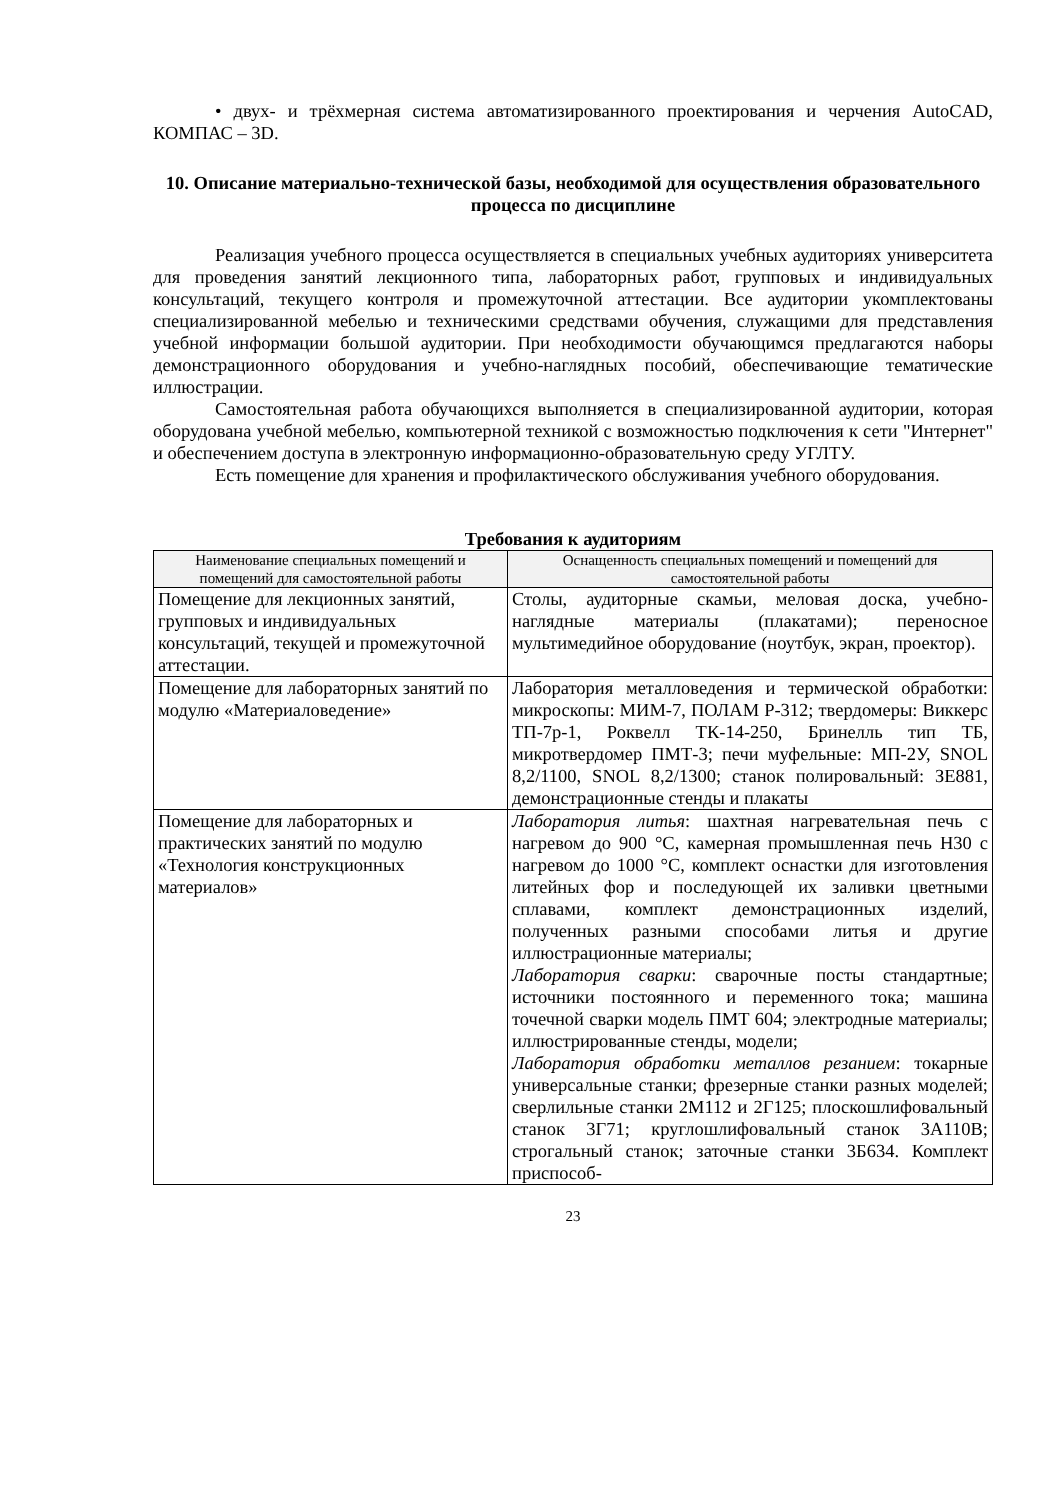• двух- и трёхмерная система автоматизированного проектирования и черчения AutoCAD, КОМПАС – 3D.
10. Описание материально-технической базы, необходимой для осуществления образовательного процесса по дисциплине
Реализация учебного процесса осуществляется в специальных учебных аудиториях университета для проведения занятий лекционного типа, лабораторных работ, групповых и индивидуальных консультаций, текущего контроля и промежуточной аттестации. Все аудитории укомплектованы специализированной мебелью и техническими средствами обучения, служащими для представления учебной информации большой аудитории. При необходимости обучающимся предлагаются наборы демонстрационного оборудования и учебно-наглядных пособий, обеспечивающие тематические иллюстрации.
Самостоятельная работа обучающихся выполняется в специализированной аудитории, которая оборудована учебной мебелью, компьютерной техникой с возможностью подключения к сети "Интернет" и обеспечением доступа в электронную информационно-образовательную среду УГЛТУ.
Есть помещение для хранения и профилактического обслуживания учебного оборудования.
Требования к аудиториям
| Наименование специальных помещений и помещений для самостоятельной работы | Оснащенность специальных помещений и помещений для самостоятельной работы |
| --- | --- |
| Помещение для лекционных занятий, групповых и индивидуальных консультаций, текущей и промежуточной аттестации. | Столы, аудиторные скамьи, меловая доска, учебно-наглядные материалы (плакатами); переносное мультимедийное оборудование (ноутбук, экран, проектор). |
| Помещение для лабораторных занятий по модулю «Материаловедение» | Лаборатория металловедения и термической обработки: микроскопы: МИМ-7, ПОЛАМ Р-312; твердомеры: Виккерс ТП-7р-1, Роквелл ТК-14-250, Бринелль тип ТБ, микротвердомер ПМТ-3; печи муфельные: МП-2У, SNOL 8,2/1100, SNOL 8,2/1300; станок полировальный: ЗЕ881, демонстрационные стенды и плакаты |
| Помещение для лабораторных и практических занятий по модулю «Технология конструкционных материалов» | Лаборатория литья : шахтная нагревательная печь с нагревом до 900 °С, камерная промышленная печь Н30 с нагревом до 1000 °С, комплект оснастки для изготовления литейных фор и последующей их заливки цветными сплавами, комплект демонстрационных изделий, полученных разными способами литья и другие иллюстрационные материалы; Лаборатория сварки : сварочные посты стандартные; источники постоянного и переменного тока; машина точечной сварки модель ПМТ 604; электродные материалы; иллюстрированные стенды, модели; Лаборатория обработки металлов резанием : токарные универсальные станки; фрезерные станки разных моделей; сверлильные станки 2М112 и 2Г125; плоскошлифовальный станок 3Г71; круглошлифовальный станок 3А110В; строгальный станок; заточные станки 3Б634. Комплект приспособ- |
23